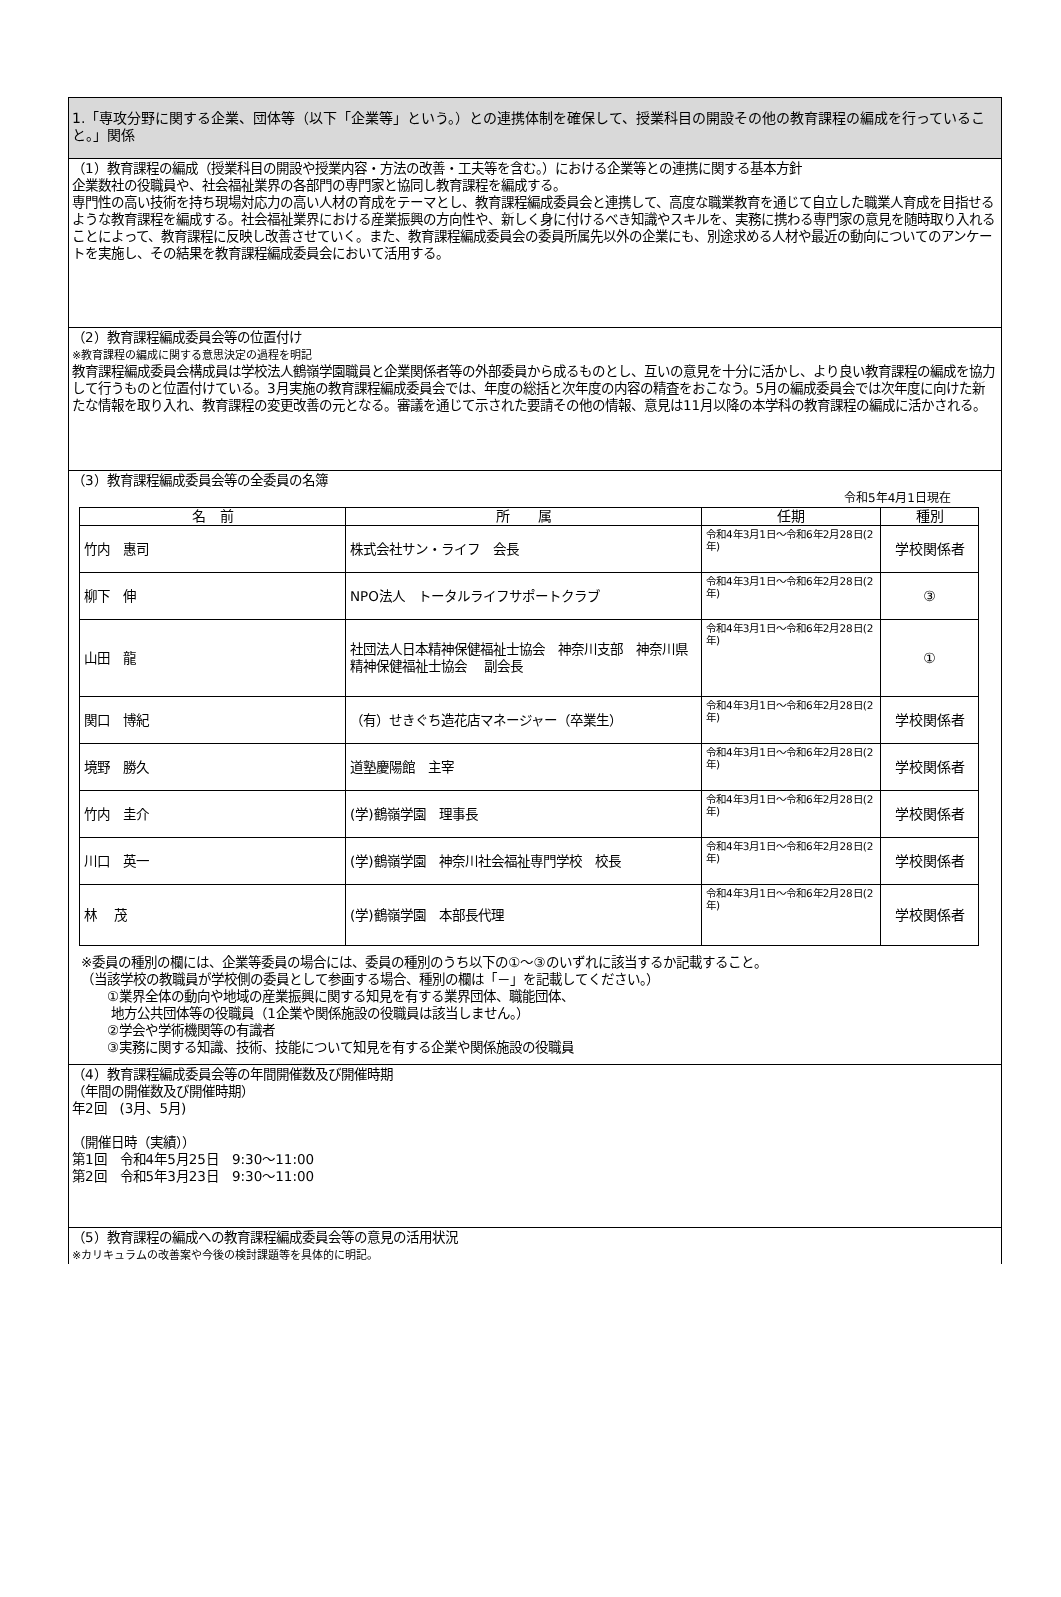1.「専攻分野に関する企業、団体等（以下「企業等」という。）との連携体制を確保して、授業科目の開設その他の教育課程の編成を行っていること。」関係
（1）教育課程の編成（授業科目の開設や授業内容・方法の改善・工夫等を含む。）における企業等との連携に関する基本方針
企業数社の役職員や、社会福祉業界の各部門の専門家と協同し教育課程を編成する。
専門性の高い技術を持ち現場対応力の高い人材の育成をテーマとし、教育課程編成委員会と連携して、高度な職業教育を通じて自立した職業人育成を目指せるような教育課程を編成する。社会福祉業界における産業振興の方向性や、新しく身に付けるべき知識やスキルを、実務に携わる専門家の意見を随時取り入れることによって、教育課程に反映し改善させていく。また、教育課程編成委員会の委員所属先以外の企業にも、別途求める人材や最近の動向についてのアンケートを実施し、その結果を教育課程編成委員会において活用する。
（2）教育課程編成委員会等の位置付け
※教育課程の編成に関する意思決定の過程を明記
教育課程編成委員会構成員は学校法人鶴嶺学園職員と企業関係者等の外部委員から成るものとし、互いの意見を十分に活かし、より良い教育課程の編成を協力して行うものと位置付けている。3月実施の教育課程編成委員会では、年度の総括と次年度の内容の精査をおこなう。5月の編成委員会では次年度に向けた新たな情報を取り入れ、教育課程の変更改善の元となる。審議を通じて示された要請その他の情報、意見は11月以降の本学科の教育課程の編成に活かされる。
（3）教育課程編成委員会等の全委員の名簿
令和5年4月1日現在
| 名 前 | 所 属 | 任期 | 種別 |
| --- | --- | --- | --- |
| 竹内 惠司 | 株式会社サン・ライフ 会長 | 令和4年3月1日～令和6年2月28日(2年) | 学校関係者 |
| 柳下 伸 | NPO法人 トータルライフサポートクラブ | 令和4年3月1日～令和6年2月28日(2年) | ③ |
| 山田 龍 | 社団法人日本精神保健福祉士協会 神奈川支部 神奈川県精神保健福祉士協会 副会長 | 令和4年3月1日～令和6年2月28日(2年) | ① |
| 関口 博紀 | （有）せきぐち造花店マネージャー（卒業生） | 令和4年3月1日～令和6年2月28日(2年) | 学校関係者 |
| 境野 勝久 | 道塾慶陽館 主宰 | 令和4年3月1日～令和6年2月28日(2年) | 学校関係者 |
| 竹内 圭介 | (学)鶴嶺学園 理事長 | 令和4年3月1日～令和6年2月28日(2年) | 学校関係者 |
| 川口 英一 | (学)鶴嶺学園 神奈川社会福祉専門学校 校長 | 令和4年3月1日～令和6年2月28日(2年) | 学校関係者 |
| 林 茂 | (学)鶴嶺学園 本部長代理 | 令和4年3月1日～令和6年2月28日(2年) | 学校関係者 |
※委員の種別の欄には、企業等委員の場合には、委員の種別のうち以下の①～③のいずれに該当するか記載すること。
（当該学校の教職員が学校側の委員として参画する場合、種別の欄は「－」を記載してください。）
　　①業界全体の動向や地域の産業振興に関する知見を有する業界団体、職能団体、
　　 地方公共団体等の役職員（1企業や関係施設の役職員は該当しません。）
　　②学会や学術機関等の有識者
　　③実務に関する知識、技術、技能について知見を有する企業や関係施設の役職員
（4）教育課程編成委員会等の年間開催数及び開催時期
（年間の開催数及び開催時期）
年2回　(3月、5月)
（開催日時（実績））
第1回　令和4年5月25日　9:30～11:00
第2回　令和5年3月23日　9:30～11:00
（5）教育課程の編成への教育課程編成委員会等の意見の活用状況
※カリキュラムの改善案や今後の検討課題等を具体的に明記。